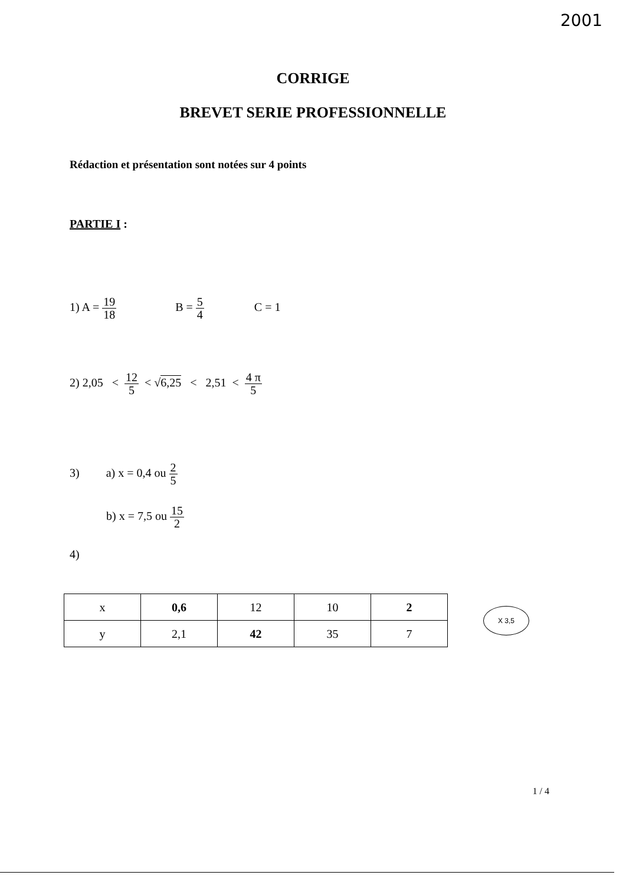2001
CORRIGE
BREVET SERIE PROFESSIONNELLE
Rédaction et présentation sont notées sur 4 points
PARTIE I :
1) A = 19 18 B = 5 4 C = 1
2) 2,05 < 12 5 < √6,25 < 2,51 < 4 π 5
3) a) x = 0,4 ou 2 5
b) x = 7,5 ou 15 2
4)
| x | 0,6 | 12 | 10 | 2 |
| y | 2,1 | 42 | 35 | 7 |
X 3,5
1 / 4